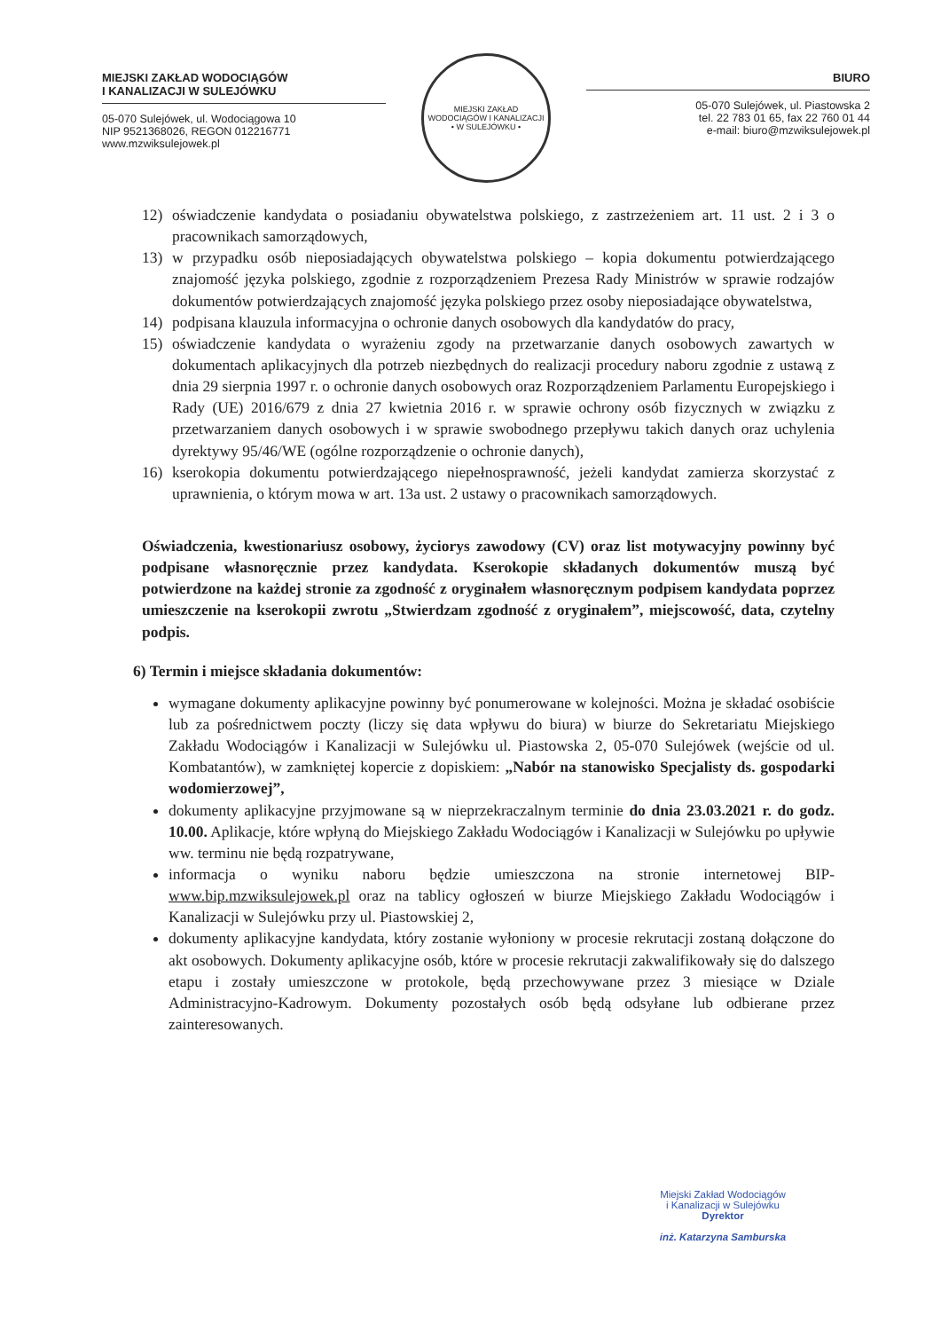MIEJSKI ZAKŁAD WODOCIĄGÓW
I KANALIZACJI W SULEJÓWKU
05-070 Sulejówek, ul. Wodociągowa 10
NIP 9521368026, REGON 012216771
www.mzwiksulejowek.pl
MIEJSKI ZAKŁAD WODOCIĄGÓW I KANALIZACJI
• W SULEJÓWKU •
BIURO
05-070 Sulejówek, ul. Piastowska 2
tel. 22 783 01 65, fax 22 760 01 44
e-mail: biuro@mzwiksulejowek.pl
12) oświadczenie kandydata o posiadaniu obywatelstwa polskiego, z zastrzeżeniem art. 11 ust. 2 i 3 o pracownikach samorządowych,
13) w przypadku osób nieposiadających obywatelstwa polskiego – kopia dokumentu potwierdzającego znajomość języka polskiego, zgodnie z rozporządzeniem Prezesa Rady Ministrów w sprawie rodzajów dokumentów potwierdzających znajomość języka polskiego przez osoby nieposiadające obywatelstwa,
14) podpisana klauzula informacyjna o ochronie danych osobowych dla kandydatów do pracy,
15) oświadczenie kandydata o wyrażeniu zgody na przetwarzanie danych osobowych zawartych w dokumentach aplikacyjnych dla potrzeb niezbędnych do realizacji procedury naboru zgodnie z ustawą z dnia 29 sierpnia 1997 r. o ochronie danych osobowych oraz Rozporządzeniem Parlamentu Europejskiego i Rady (UE) 2016/679 z dnia 27 kwietnia 2016 r. w sprawie ochrony osób fizycznych w związku z przetwarzaniem danych osobowych i w sprawie swobodnego przepływu takich danych oraz uchylenia dyrektywy 95/46/WE (ogólne rozporządzenie o ochronie danych),
16) kserokopia dokumentu potwierdzającego niepełnosprawność, jeżeli kandydat zamierza skorzystać z uprawnienia, o którym mowa w art. 13a ust. 2 ustawy o pracownikach samorządowych.
Oświadczenia, kwestionariusz osobowy, życiorys zawodowy (CV) oraz list motywacyjny powinny być podpisane własnoręcznie przez kandydata. Kserokopie składanych dokumentów muszą być potwierdzone na każdej stronie za zgodność z oryginałem własnoręcznym podpisem kandydata poprzez umieszczenie na kserokopii zwrotu „Stwierdzam zgodność z oryginałem”, miejscowość, data, czytelny podpis.
6) Termin i miejsce składania dokumentów:
wymagane dokumenty aplikacyjne powinny być ponumerowane w kolejności. Można je składać osobiście lub za pośrednictwem poczty (liczy się data wpływu do biura) w biurze do Sekretariatu Miejskiego Zakładu Wodociągów i Kanalizacji w Sulejówku ul. Piastowska 2, 05-070 Sulejówek (wejście od ul. Kombatantów), w zamkniętej kopercie z dopiskiem: „Nabór na stanowisko Specjalisty ds. gospodarki wodomierzowej”,
dokumenty aplikacyjne przyjmowane są w nieprzekraczalnym terminie do dnia 23.03.2021 r. do godz. 10.00. Aplikacje, które wpłyną do Miejskiego Zakładu Wodociągów i Kanalizacji w Sulejówku po upływie ww. terminu nie będą rozpatrywane,
informacja o wyniku naboru będzie umieszczona na stronie internetowej BIP- www.bip.mzwiksulejowek.pl oraz na tablicy ogłoszeń w biurze Miejskiego Zakładu Wodociągów i Kanalizacji w Sulejówku przy ul. Piastowskiej 2,
dokumenty aplikacyjne kandydata, który zostanie wyłoniony w procesie rekrutacji zostaną dołączone do akt osobowych. Dokumenty aplikacyjne osób, które w procesie rekrutacji zakwalifikowały się do dalszego etapu i zostały umieszczone w protokole, będą przechowywane przez 3 miesiące w Dziale Administracyjno-Kadrowym. Dokumenty pozostałych osób będą odsyłane lub odbierane przez zainteresowanych.
Miejski Zakład Wodociągów
i Kanalizacji w Sulejówku
Dyrektor
inż. Katarzyna Samburska